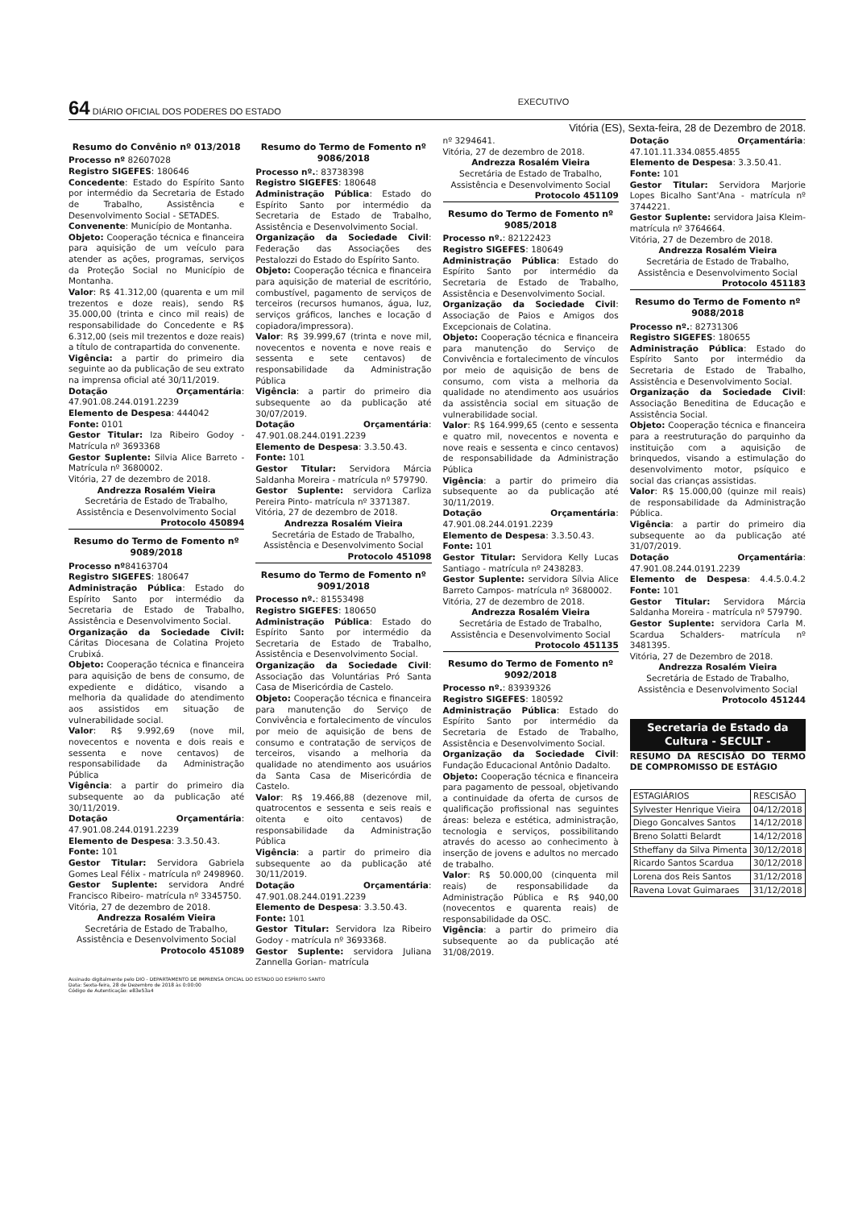64 DIÁRIO OFICIAL DOS PODERES DO ESTADO EXECUTIVO
Vitória (ES), Sexta-feira, 28 de Dezembro de 2018.
Resumo do Convênio nº 013/2018
Processo nº 82607028
Registro SIGEFES: 180646
Concedente: Estado do Espírito Santo por intermédio da Secretaria de Estado de Trabalho, Assistência e Desenvolvimento Social - SETADES.
Convenente: Município de Montanha.
Objeto: Cooperação técnica e financeira para aquisição de um veículo para atender as ações, programas, serviços da Proteção Social no Município de Montanha.
Valor: R$ 41.312,00 (quarenta e um mil trezentos e doze reais), sendo R$ 35.000,00 (trinta e cinco mil reais) de responsabilidade do Concedente e R$ 6.312,00 (seis mil trezentos e doze reais) a título de contrapartida do convenente.
Vigência: a partir do primeiro dia seguinte ao da publicação de seu extrato na imprensa oficial até 30/11/2019.
Dotação Orçamentária: 47.901.08.244.0191.2239
Elemento de Despesa: 444042
Fonte: 0101
Gestor Titular: Iza Ribeiro Godoy - Matrícula nº 3693368
Gestor Suplente: Silvia Alice Barreto - Matrícula nº 3680002.
Vitória, 27 de dezembro de 2018.
Andrezza Rosalém Vieira
Secretária de Estado de Trabalho, Assistência e Desenvolvimento Social
Protocolo 450894
Resumo do Termo de Fomento nº 9089/2018
Processo nº84163704
Registro SIGEFES: 180647
Administração Pública: Estado do Espírito Santo por intermédio da Secretaria de Estado de Trabalho, Assistência e Desenvolvimento Social.
Organização da Sociedade Civil: Cáritas Diocesana de Colatina Projeto Crubixá.
Objeto: Cooperação técnica e financeira para aquisição de bens de consumo, de expediente e didático, visando a melhoria da qualidade do atendimento aos assistidos em situação de vulnerabilidade social.
Valor: R$ 9.992,69 (nove mil, novecentos e noventa e dois reais e sessenta e nove centavos) de responsabilidade da Administração Pública
Vigência: a partir do primeiro dia subsequente ao da publicação até 30/11/2019.
Dotação Orçamentária: 47.901.08.244.0191.2239
Elemento de Despesa: 3.3.50.43.
Fonte: 101
Gestor Titular: Servidora Gabriela Gomes Leal Félix - matrícula nº 2498960.
Gestor Suplente: servidora André Francisco Ribeiro- matrícula nº 3345750.
Vitória, 27 de dezembro de 2018.
Andrezza Rosalém Vieira
Secretária de Estado de Trabalho, Assistência e Desenvolvimento Social
Protocolo 451089
Resumo do Termo de Fomento nº 9086/2018
Processo nº.: 83738398
Registro SIGEFES: 180648
Administração Pública: Estado do Espírito Santo por intermédio da Secretaria de Estado de Trabalho, Assistência e Desenvolvimento Social.
Organização da Sociedade Civil: Federação das Associações des Pestalozzi do Estado do Espírito Santo.
Objeto: Cooperação técnica e financeira para aquisição de material de escritório, combustível, pagamento de serviços de terceiros (recursos humanos, água, luz, serviços gráficos, lanches e locação d copiadora/impressora).
Valor: R$ 39.999,67 (trinta e nove mil, novecentos e noventa e nove reais e sessenta e sete centavos) de responsabilidade da Administração Pública
Vigência: a partir do primeiro dia subsequente ao da publicação até 30/07/2019.
Dotação Orçamentária: 47.901.08.244.0191.2239
Elemento de Despesa: 3.3.50.43.
Fonte: 101
Gestor Titular: Servidora Márcia Saldanha Moreira - matrícula nº 579790.
Gestor Suplente: servidora Carliza Pereira Pinto- matrícula nº 3371387.
Vitória, 27 de dezembro de 2018.
Andrezza Rosalém Vieira
Secretária de Estado de Trabalho, Assistência e Desenvolvimento Social
Protocolo 451098
Resumo do Termo de Fomento nº 9091/2018
Processo nº.: 81553498
Registro SIGEFES: 180650
Administração Pública: Estado do Espírito Santo por intermédio da Secretaria de Estado de Trabalho, Assistência e Desenvolvimento Social.
Organização da Sociedade Civil: Associação das Voluntárias Pró Santa Casa de Misericórdia de Castelo.
Objeto: Cooperação técnica e financeira para manutenção do Serviço de Convivência e fortalecimento de vínculos por meio de aquisição de bens de consumo e contratação de serviços de terceiros, visando a melhoria da qualidade no atendimento aos usuários da Santa Casa de Misericórdia de Castelo.
Valor: R$ 19.466,88 (dezenove mil, quatrocentos e sessenta e seis reais e oitenta e oito centavos) de responsabilidade da Administração Pública
Vigência: a partir do primeiro dia subsequente ao da publicação até 30/11/2019.
Dotação Orçamentária: 47.901.08.244.0191.2239
Elemento de Despesa: 3.3.50.43.
Fonte: 101
Gestor Titular: Servidora Iza Ribeiro Godoy - matrícula nº 3693368.
Gestor Suplente: servidora Juliana Zannella Gorian- matrícula
nº 3294641.
Vitória, 27 de dezembro de 2018.
Andrezza Rosalém Vieira
Secretária de Estado de Trabalho, Assistência e Desenvolvimento Social
Protocolo 451109
Resumo do Termo de Fomento nº 9085/2018
Processo nº.: 82122423
Registro SIGEFES: 180649
Administração Pública: Estado do Espírito Santo por intermédio da Secretaria de Estado de Trabalho, Assistência e Desenvolvimento Social.
Organização da Sociedade Civil: Associação de Paios e Amigos dos Excepcionais de Colatina.
Objeto: Cooperação técnica e financeira para manutenção do Serviço de Convivência e fortalecimento de vínculos por meio de aquisição de bens de consumo, com vista a melhoria da qualidade no atendimento aos usuários da assistência social em situação de vulnerabilidade social.
Valor: R$ 164.999,65 (cento e sessenta e quatro mil, novecentos e noventa e nove reais e sessenta e cinco centavos) de responsabilidade da Administração Pública
Vigência: a partir do primeiro dia subsequente ao da publicação até 30/11/2019.
Dotação Orçamentária: 47.901.08.244.0191.2239
Elemento de Despesa: 3.3.50.43.
Fonte: 101
Gestor Titular: Servidora Kelly Lucas Santiago - matrícula nº 2438283.
Gestor Suplente: servidora Sílvia Alice Barreto Campos- matrícula nº 3680002.
Vitória, 27 de dezembro de 2018.
Andrezza Rosalém Vieira
Secretária de Estado de Trabalho, Assistência e Desenvolvimento Social
Protocolo 451135
Resumo do Termo de Fomento nº 9092/2018
Processo nº.: 83939326
Registro SIGEFES: 180592
Administração Pública: Estado do Espírito Santo por intermédio da Secretaria de Estado de Trabalho, Assistência e Desenvolvimento Social.
Organização da Sociedade Civil: Fundação Educacional Antônio Dadalto.
Objeto: Cooperação técnica e financeira para pagamento de pessoal, objetivando a continuidade da oferta de cursos de qualificação profissional nas seguintes áreas: beleza e estética, administração, tecnologia e serviços, possibilitando através do acesso ao conhecimento à inserção de jovens e adultos no mercado de trabalho.
Valor: R$ 50.000,00 (cinquenta mil reais) de responsabilidade da Administração Pública e R$ 940,00 (novecentos e quarenta reais) de responsabilidade da OSC.
Vigência: a partir do primeiro dia subsequente ao da publicação até 31/08/2019.
Dotação Orçamentária: 47.101.11.334.0855.4855
Elemento de Despesa: 3.3.50.41.
Fonte: 101
Gestor Titular: Servidora Marjorie Lopes Bicalho Sant'Ana - matrícula nº 3744221.
Gestor Suplente: servidora Jaisa Kleim- matrícula nº 3764664.
Vitória, 27 de Dezembro de 2018.
Andrezza Rosalém Vieira
Secretária de Estado de Trabalho, Assistência e Desenvolvimento Social
Protocolo 451183
Resumo do Termo de Fomento nº 9088/2018
Processo nº.: 82731306
Registro SIGEFES: 180655
Administração Pública: Estado do Espírito Santo por intermédio da Secretaria de Estado de Trabalho, Assistência e Desenvolvimento Social.
Organização da Sociedade Civil: Associação Beneditina de Educação e Assistência Social.
Objeto: Cooperação técnica e financeira para a reestruturação do parquinho da instituição com a aquisição de brinquedos, visando a estimulação do desenvolvimento motor, psíquico e social das crianças assistidas.
Valor: R$ 15.000,00 (quinze mil reais) de responsabilidade da Administração Pública.
Vigência: a partir do primeiro dia subsequente ao da publicação até 31/07/2019.
Dotação Orçamentária: 47.901.08.244.0191.2239
Elemento de Despesa: 4.4.5.0.4.2 Fonte: 101
Gestor Titular: Servidora Márcia Saldanha Moreira - matrícula nº 579790.
Gestor Suplente: servidora Carla M. Scardua Schalders- matrícula nº 3481395.
Vitória, 27 de Dezembro de 2018.
Andrezza Rosalém Vieira
Secretária de Estado de Trabalho, Assistência e Desenvolvimento Social
Protocolo 451244
Secretaria de Estado da Cultura - SECULT -
RESUMO DA RESCISÃO DO TERMO DE COMPROMISSO DE ESTÁGIO
| ESTAGIÁRIOS | RESCISÃO |
| --- | --- |
| Sylvester Henrique Vieira | 04/12/2018 |
| Diego Goncalves Santos | 14/12/2018 |
| Breno Solatti Belardt | 14/12/2018 |
| Stheffany da Silva Pimenta | 30/12/2018 |
| Ricardo Santos Scardua | 30/12/2018 |
| Lorena dos Reis Santos | 31/12/2018 |
| Ravena Lovat Guimaraes | 31/12/2018 |
Assinado digitalmente pelo DIO - DEPARTAMENTO DE IMPRENSA OFICIAL DO ESTADO DO ESPÍRITO SANTO
Data: Sexta-feira, 28 de Dezembro de 2018 às 0:00:00
Código de Autenticação: e83e53a4